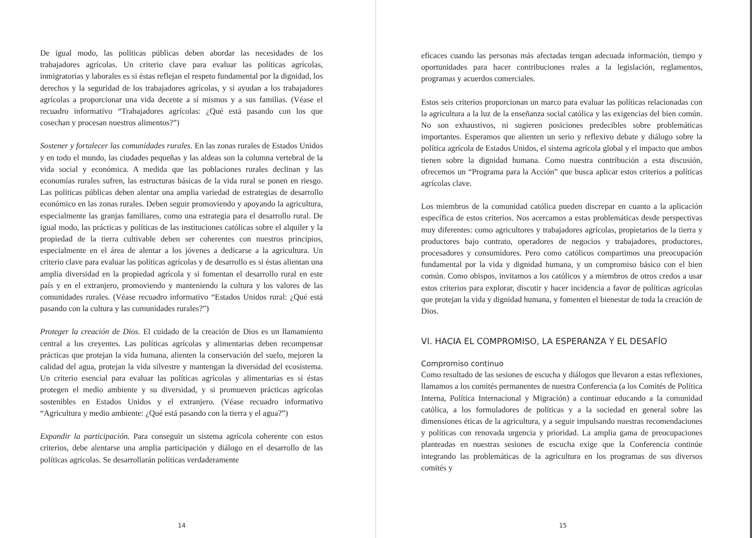De igual modo, las políticas públicas deben abordar las necesidades de los trabajadores agrícolas. Un criterio clave para evaluar las políticas agrícolas, inmigratorias y laborales es si éstas reflejan el respeto fundamental por la dignidad, los derechos y la seguridad de los trabajadores agrícolas, y si ayudan a los trabajadores agrícolas a proporcionar una vida decente a sí mismos y a sus familias. (Véase el recuadro informativo “Trabajadores agrícolas: ¿Qué está pasando con los que cosechan y procesan nuestros alimentos?”)
Sostener y fortalecer las comunidades rurales. En las zonas rurales de Estados Unidos y en todo el mundo, las ciudades pequeñas y las aldeas son la columna vertebral de la vida social y económica. A medida que las poblaciones rurales declinan y las economías rurales sufren, las estructuras básicas de la vida rural se ponen en riesgo. Las políticas públicas deben alentar una amplia variedad de estrategias de desarrollo económico en las zonas rurales. Deben seguir promoviendo y apoyando la agricultura, especialmente las granjas familiares, como una estrategia para el desarrollo rural. De igual modo, las prácticas y políticas de las instituciones católicas sobre el alquiler y la propiedad de la tierra cultivable deben ser coherentes con nuestros principios, especialmente en el área de alentar a los jóvenes a dedicarse a la agricultura. Un criterio clave para evaluar las políticas agrícolas y de desarrollo es si éstas alientan una amplia diversidad en la propiedad agrícola y si fomentan el desarrollo rural en este país y en el extranjero, promoviendo y manteniendo la cultura y los valores de las comunidades rurales. (Véase recuadro informativo “Estados Unidos rural: ¿Qué está pasando con la cultura y las comunidades rurales?”)
Proteger la creación de Dios. El cuidado de la creación de Dios es un llamamiento central a los creyentes. Las políticas agrícolas y alimentarias deben recompensar prácticas que protejan la vida humana, alienten la conservación del suelo, mejoren la calidad del agua, protejan la vida silvestre y mantengan la diversidad del ecosistema. Un criterio esencial para evaluar las políticas agrícolas y alimentarias es si éstas protegen el medio ambiente y su diversidad, y si promueven prácticas agrícolas sostenibles en Estados Unidos y el extranjero. (Véase recuadro informativo “Agricultura y medio ambiente: ¿Qué está pasando con la tierra y el agua?”)
Expandir la participación. Para conseguir un sistema agrícola coherente con estos criterios, debe alentarse una amplia participación y diálogo en el desarrollo de las políticas agrícolas. Se desarrollarán políticas verdaderamente
14
eficaces cuando las personas más afectadas tengan adecuada información, tiempo y oportunidades para hacer contribuciones reales a la legislación, reglamentos, programas y acuerdos comerciales.
Estos seis criterios proporcionan un marco para evaluar las políticas relacionadas con la agricultura a la luz de la enseñanza social católica y las exigencias del bien común. No son exhaustivos, ni sugieren posiciones predecibles sobre problemáticas importantes. Esperamos que alienten un serio y reflexivo debate y diálogo sobre la política agrícola de Estados Unidos, el sistema agrícola global y el impacto que ambos tienen sobre la dignidad humana. Como nuestra contribución a esta discusión, ofrecemos un “Programa para la Acción” que busca aplicar estos criterios a políticas agrícolas clave.
Los miembros de la comunidad católica pueden discrepar en cuanto a la aplicación específica de estos criterios. Nos acercamos a estas problemáticas desde perspectivas muy diferentes: como agricultores y trabajadores agrícolas, propietarios de la tierra y productores bajo contrato, operadores de negocios y trabajadores, productores, procesadores y consumidores. Pero como católicos compartimos una preocupación fundamental por la vida y dignidad humana, y un compromiso básico con el bien común. Como obispos, invitamos a los católicos y a miembros de otros credos a usar estos criterios para explorar, discutir y hacer incidencia a favor de políticas agrícolas que protejan la vida y dignidad humana, y fomenten el bienestar de toda la creación de Dios.
VI. HACIA EL COMPROMISO, LA ESPERANZA Y EL DESAFÍO
Compromiso continuo
Como resultado de las sesiones de escucha y diálogos que llevaron a estas reflexiones, llamamos a los comités permanentes de nuestra Conferencia (a los Comités de Política Interna, Política Internacional y Migración) a continuar educando a la comunidad católica, a los formuladores de políticas y a la sociedad en general sobre las dimensiones éticas de la agricultura, y a seguir impulsando nuestras recomendaciones y políticas con renovada urgencia y prioridad. La amplia gama de preocupaciones planteadas en nuestras sesiones de escucha exige que la Conferencia continúe integrando las problemáticas de la agricultura en los programas de sus diversos comités y
15